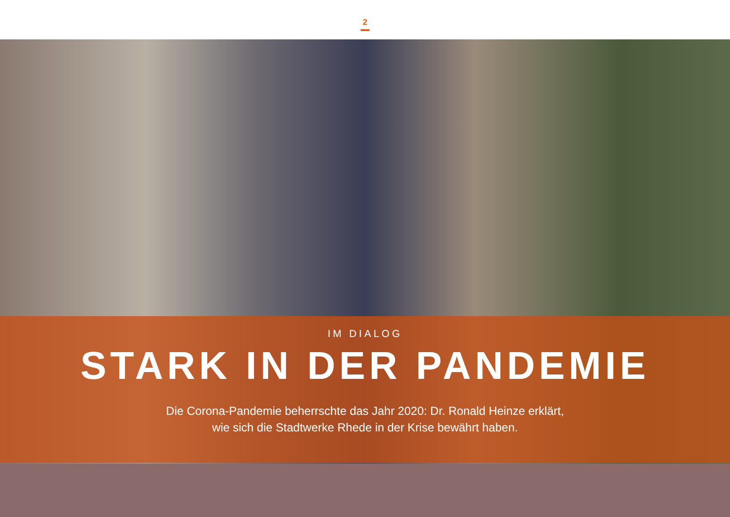2
IM DIALOG
STARK IN DER PANDEMIE
Die Corona-Pandemie beherrschte das Jahr 2020: Dr. Ronald Heinze erklärt,
wie sich die Stadtwerke Rhede in der Krise bewährt haben.